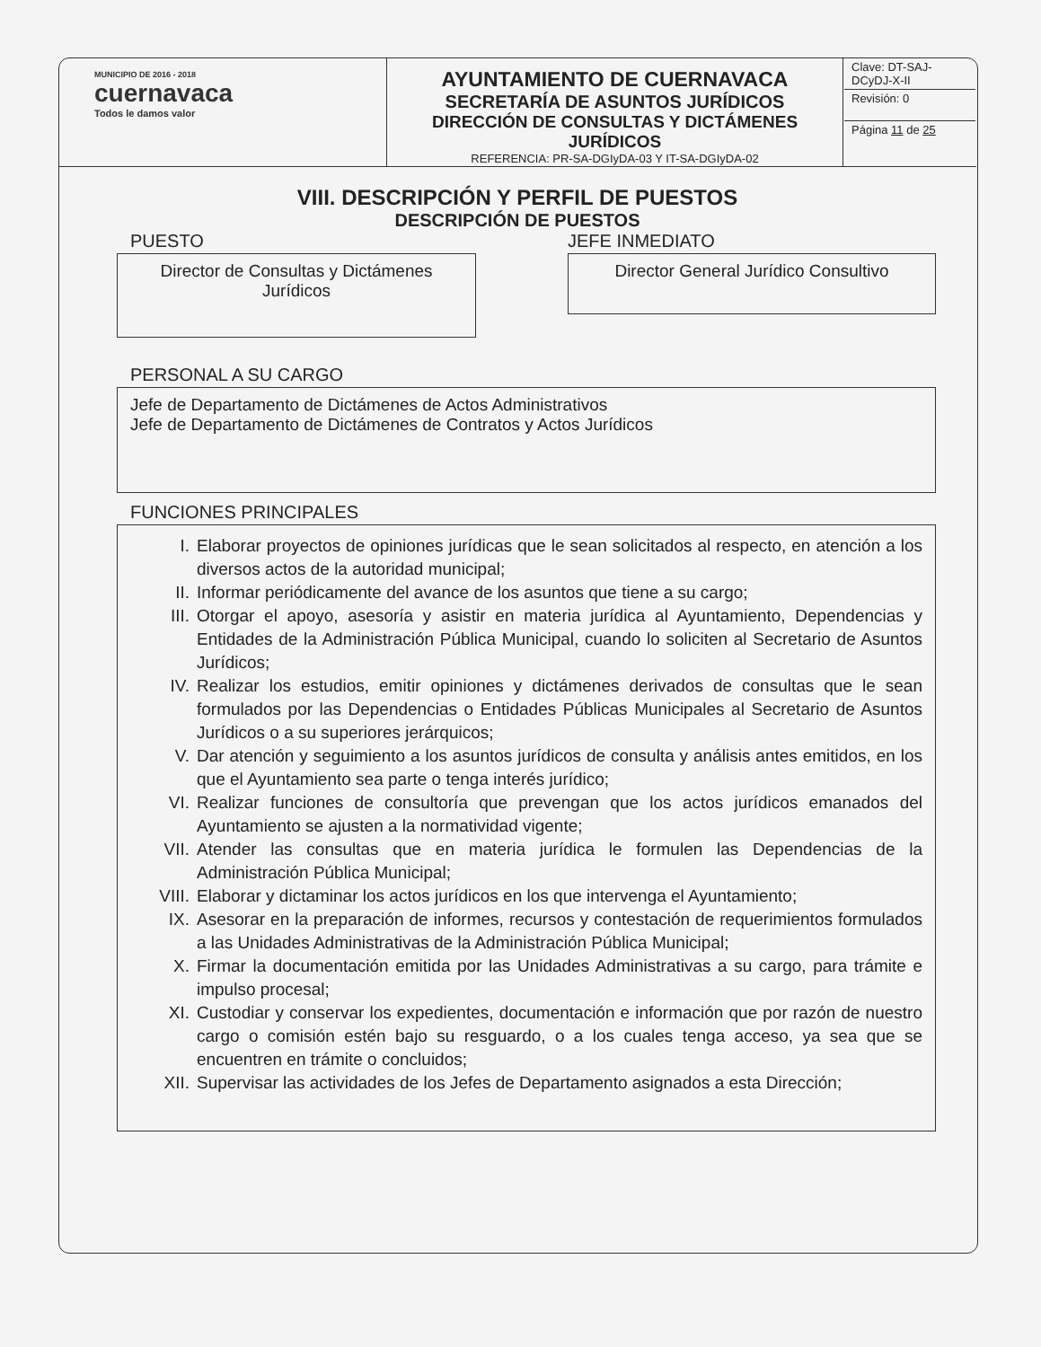| MUNICIPIO DE 2016 - 2018 cuernavaca Todos le damos valor | AYUNTAMIENTO DE CUERNAVACA SECRETARÍA DE ASUNTOS JURÍDICOS DIRECCIÓN DE CONSULTAS Y DICTÁMENES JURÍDICOS REFERENCIA: PR-SA-DGIyDA-03 Y IT-SA-DGIyDA-02 | Clave: DT-SAJ-DCyDJ-X-II Revisión: 0 Página 11 de 25 |
VIII. DESCRIPCIÓN Y PERFIL DE PUESTOS
DESCRIPCIÓN DE PUESTOS
PUESTO
Director de Consultas y Dictámenes Jurídicos
JEFE INMEDIATO
Director General Jurídico Consultivo
PERSONAL A SU CARGO
Jefe de Departamento de Dictámenes de Actos Administrativos
Jefe de Departamento de Dictámenes de Contratos y Actos Jurídicos
FUNCIONES PRINCIPALES
I. Elaborar proyectos de opiniones jurídicas que le sean solicitados al respecto, en atención a los diversos actos de la autoridad municipal;
II. Informar periódicamente del avance de los asuntos que tiene a su cargo;
III. Otorgar el apoyo, asesoría y asistir en materia jurídica al Ayuntamiento, Dependencias y Entidades de la Administración Pública Municipal, cuando lo soliciten al Secretario de Asuntos Jurídicos;
IV. Realizar los estudios, emitir opiniones y dictámenes derivados de consultas que le sean formulados por las Dependencias o Entidades Públicas Municipales al Secretario de Asuntos Jurídicos o a su superiores jerárquicos;
V. Dar atención y seguimiento a los asuntos jurídicos de consulta y análisis antes emitidos, en los que el Ayuntamiento sea parte o tenga interés jurídico;
VI. Realizar funciones de consultoría que prevengan que los actos jurídicos emanados del Ayuntamiento se ajusten a la normatividad vigente;
VII. Atender las consultas que en materia jurídica le formulen las Dependencias de la Administración Pública Municipal;
VIII. Elaborar y dictaminar los actos jurídicos en los que intervenga el Ayuntamiento;
IX. Asesorar en la preparación de informes, recursos y contestación de requerimientos formulados a las Unidades Administrativas de la Administración Pública Municipal;
X. Firmar la documentación emitida por las Unidades Administrativas a su cargo, para trámite e impulso procesal;
XI. Custodiar y conservar los expedientes, documentación e información que por razón de nuestro cargo o comisión estén bajo su resguardo, o a los cuales tenga acceso, ya sea que se encuentren en trámite o concluidos;
XII. Supervisar las actividades de los Jefes de Departamento asignados a esta Dirección;